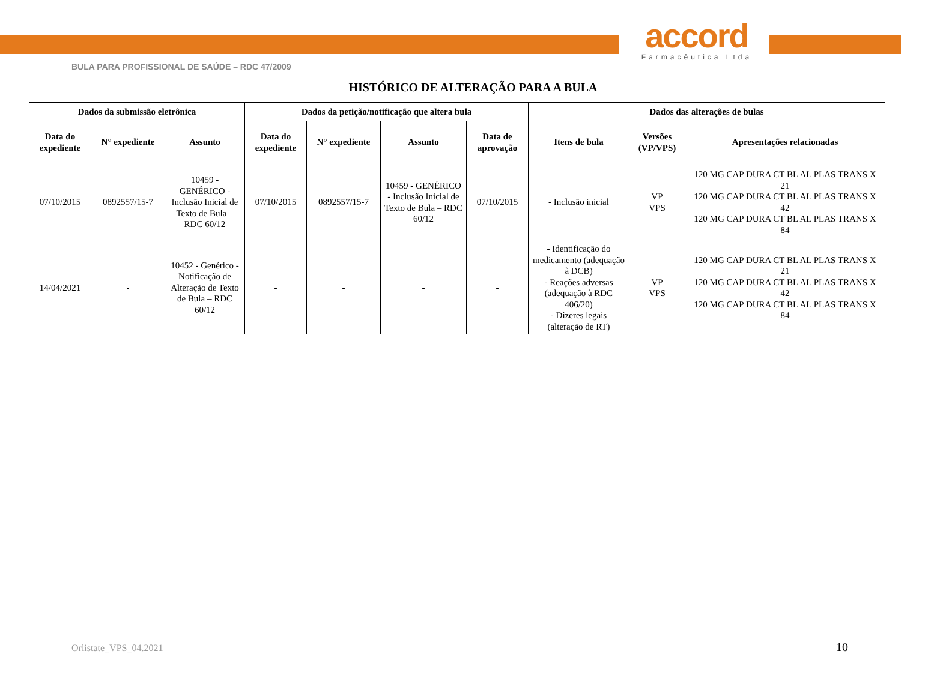accord
Farmacêutica Ltda
BULA PARA PROFISSIONAL DE SAÚDE – RDC 47/2009
HISTÓRICO DE ALTERAÇÃO PARA A BULA
| Dados da submissão eletrônica | | | Dados da petição/notificação que altera bula | | | | Dados das alterações de bulas | | |
| --- | --- | --- | --- | --- | --- | --- | --- | --- | --- |
| Data do expediente | N° expediente | Assunto | Data do expediente | N° expediente | Assunto | Data de aprovação | Itens de bula | Versões (VP/VPS) | Apresentações relacionadas |
| 07/10/2015 | 0892557/15-7 | 10459 - GENÉRICO - Inclusão Inicial de Texto de Bula – RDC 60/12 | 07/10/2015 | 0892557/15-7 | 10459 - GENÉRICO - Inclusão Inicial de Texto de Bula – RDC 60/12 | 07/10/2015 | - Inclusão inicial | VP VPS | 120 MG CAP DURA CT BL AL PLAS TRANS X 21 120 MG CAP DURA CT BL AL PLAS TRANS X 42 120 MG CAP DURA CT BL AL PLAS TRANS X 84 |
| 14/04/2021 | - | 10452 - Genérico - Notificação de Alteração de Texto de Bula – RDC 60/12 | - | - | - | - | - Identificação do medicamento (adequação à DCB) - Reações adversas (adequação à RDC 406/20) - Dizeres legais (alteração de RT) | VP VPS | 120 MG CAP DURA CT BL AL PLAS TRANS X 21 120 MG CAP DURA CT BL AL PLAS TRANS X 42 120 MG CAP DURA CT BL AL PLAS TRANS X 84 |
Orlistate_VPS_04.2021 10